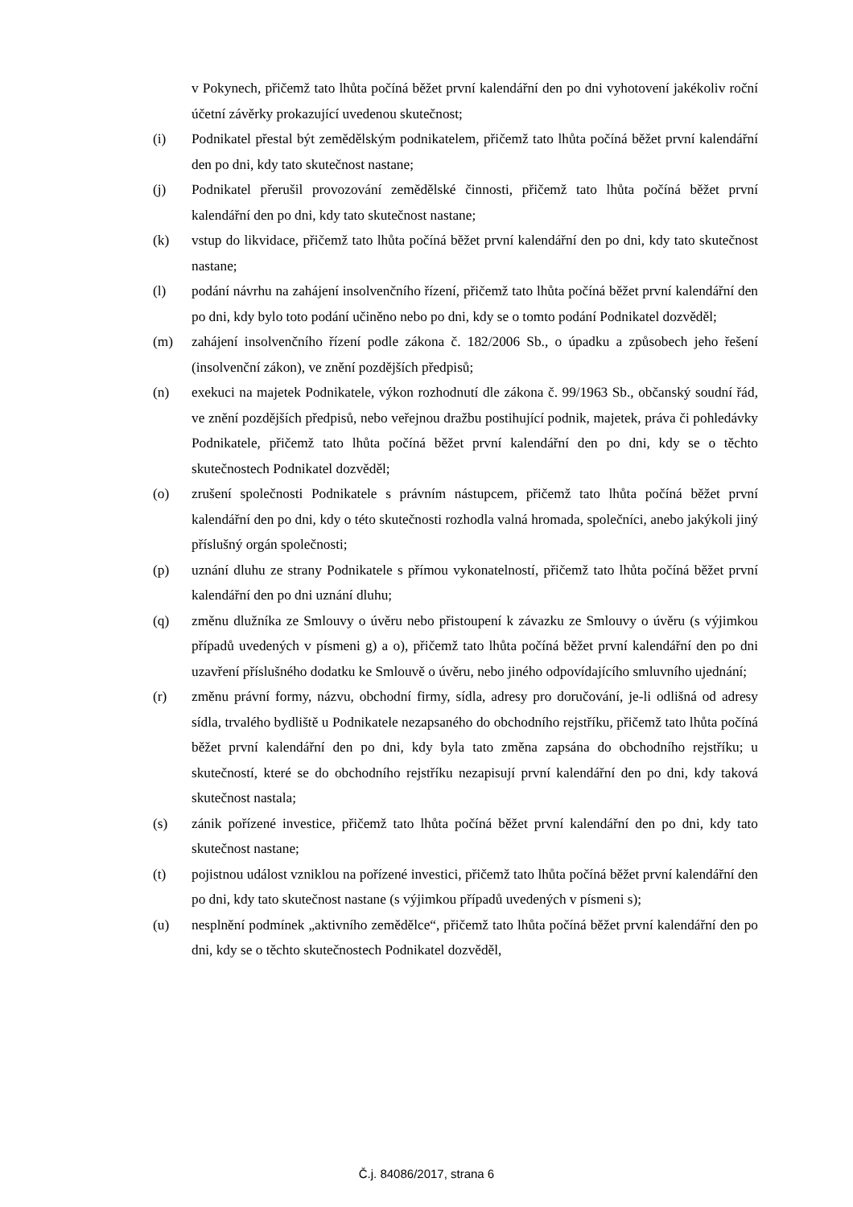v Pokynech, přičemž tato lhůta počíná běžet první kalendářní den po dni vyhotovení jakékoliv roční účetní závěrky prokazující uvedenou skutečnost;
(i) Podnikatel přestal být zemědělským podnikatelem, přičemž tato lhůta počíná běžet první kalendářní den po dni, kdy tato skutečnost nastane;
(j) Podnikatel přerušil provozování zemědělské činnosti, přičemž tato lhůta počíná běžet první kalendářní den po dni, kdy tato skutečnost nastane;
(k) vstup do likvidace, přičemž tato lhůta počíná běžet první kalendářní den po dni, kdy tato skutečnost nastane;
(l) podání návrhu na zahájení insolvenčního řízení, přičemž tato lhůta počíná běžet první kalendářní den po dni, kdy bylo toto podání učiněno nebo po dni, kdy se o tomto podání Podnikatel dozvěděl;
(m) zahájení insolvenčního řízení podle zákona č. 182/2006 Sb., o úpadku a způsobech jeho řešení (insolvenční zákon), ve znění pozdějších předpisů;
(n) exekuci na majetek Podnikatele, výkon rozhodnutí dle zákona č. 99/1963 Sb., občanský soudní řád, ve znění pozdějších předpisů, nebo veřejnou dražbu postihující podnik, majetek, práva či pohledávky Podnikatele, přičemž tato lhůta počíná běžet první kalendářní den po dni, kdy se o těchto skutečnostech Podnikatel dozvěděl;
(o) zrušení společnosti Podnikatele s právním nástupcem, přičemž tato lhůta počíná běžet první kalendářní den po dni, kdy o této skutečnosti rozhodla valná hromada, společníci, anebo jakýkoli jiný příslušný orgán společnosti;
(p) uznání dluhu ze strany Podnikatele s přímou vykonatelností, přičemž tato lhůta počíná běžet první kalendářní den po dni uznání dluhu;
(q) změnu dlužníka ze Smlouvy o úvěru nebo přistoupení k závazku ze Smlouvy o úvěru (s výjimkou případů uvedených v písmeni g) a o), přičemž tato lhůta počíná běžet první kalendářní den po dni uzavření příslušného dodatku ke Smlouvě o úvěru, nebo jiného odpovídajícího smluvního ujednání;
(r) změnu právní formy, názvu, obchodní firmy, sídla, adresy pro doručování, je-li odlišná od adresy sídla, trvalého bydliště u Podnikatele nezapsaného do obchodního rejstříku, přičemž tato lhůta počíná běžet první kalendářní den po dni, kdy byla tato změna zapsána do obchodního rejstříku; u skutečností, které se do obchodního rejstříku nezapisují první kalendářní den po dni, kdy taková skutečnost nastala;
(s) zánik pořízené investice, přičemž tato lhůta počíná běžet první kalendářní den po dni, kdy tato skutečnost nastane;
(t) pojistnou událost vzniklou na pořízené investici, přičemž tato lhůta počíná běžet první kalendářní den po dni, kdy tato skutečnost nastane (s výjimkou případů uvedených v písmeni s);
(u) nesplnění podmínek „aktivního zemědělce“, přičemž tato lhůta počíná běžet první kalendářní den po dni, kdy se o těchto skutečnostech Podnikatel dozvěděl,
Č.j. 84086/2017, strana 6